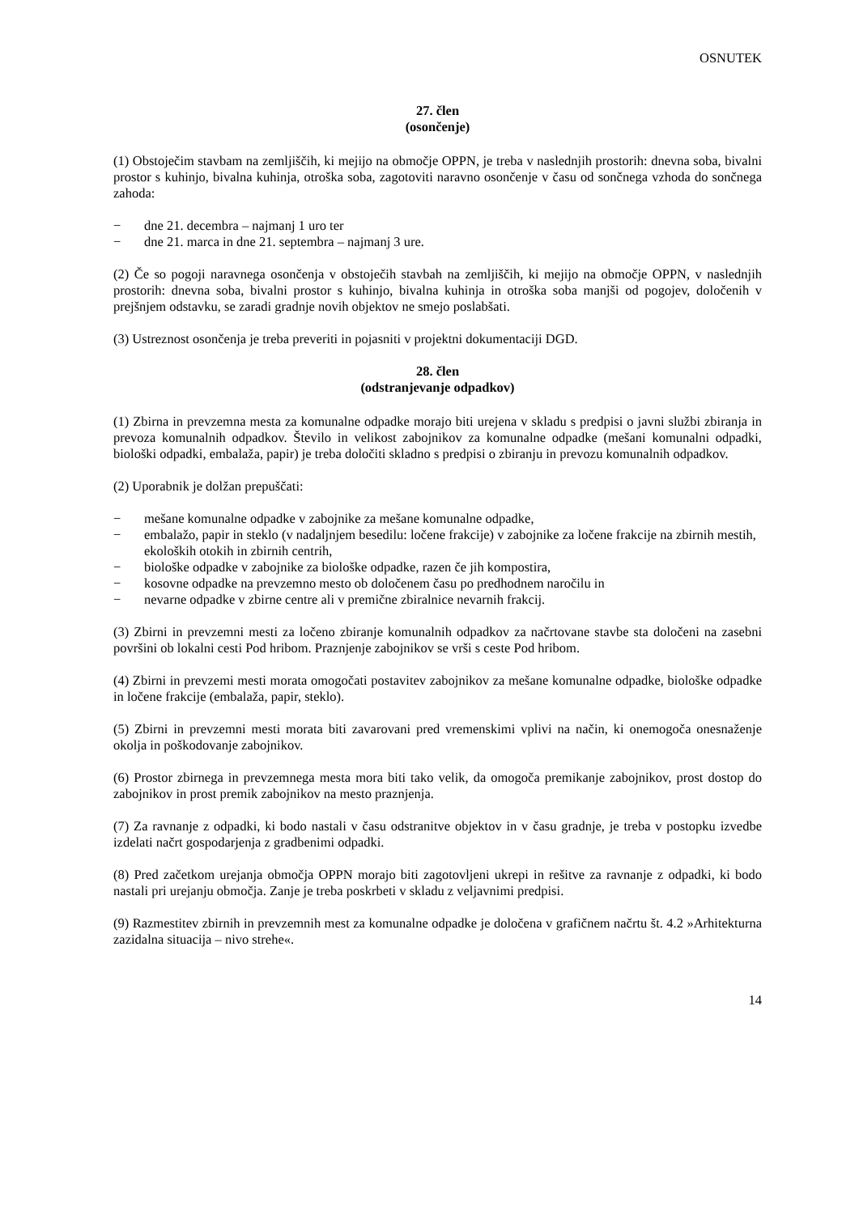OSNUTEK
27. člen
(osončenje)
(1) Obstoječim stavbam na zemljiščih, ki mejijo na območje OPPN, je treba v naslednjih prostorih: dnevna soba, bivalni prostor s kuhinjo, bivalna kuhinja, otroška soba, zagotoviti naravno osončenje v času od sončnega vzhoda do sončnega zahoda:
− dne 21. decembra – najmanj 1 uro ter
− dne 21. marca in dne 21. septembra – najmanj 3 ure.
(2) Če so pogoji naravnega osončenja v obstoječih stavbah na zemljiščih, ki mejijo na območje OPPN, v naslednjih prostorih: dnevna soba, bivalni prostor s kuhinjo, bivalna kuhinja in otroška soba manjši od pogojev, določenih v prejšnjem odstavku, se zaradi gradnje novih objektov ne smejo poslabšati.
(3) Ustreznost osončenja je treba preveriti in pojasniti v projektni dokumentaciji DGD.
28. člen
(odstranjevanje odpadkov)
(1) Zbirna in prevzemna mesta za komunalne odpadke morajo biti urejena v skladu s predpisi o javni službi zbiranja in prevoza komunalnih odpadkov. Število in velikost zabojnikov za komunalne odpadke (mešani komunalni odpadki, biološki odpadki, embalaža, papir) je treba določiti skladno s predpisi o zbiranju in prevozu komunalnih odpadkov.
(2) Uporabnik je dolžan prepuščati:
− mešane komunalne odpadke v zabojnike za mešane komunalne odpadke,
− embalažo, papir in steklo (v nadaljnjem besedilu: ločene frakcije) v zabojnike za ločene frakcije na zbirnih mestih, ekoloških otokih in zbirnih centrih,
− biološke odpadke v zabojnike za biološke odpadke, razen če jih kompostira,
− kosovne odpadke na prevzemno mesto ob določenem času po predhodnem naročilu in
− nevarne odpadke v zbirne centre ali v premične zbiralnice nevarnih frakcij.
(3) Zbirni in prevzemni mesti za ločeno zbiranje komunalnih odpadkov za načrtovane stavbe sta določeni na zasebni površini ob lokalni cesti Pod hribom. Praznjenje zabojnikov se vrši s ceste Pod hribom.
(4) Zbirni in prevzemi mesti morata omogočati postavitev zabojnikov za mešane komunalne odpadke, biološke odpadke in ločene frakcije (embalaža, papir, steklo).
(5) Zbirni in prevzemni mesti morata biti zavarovani pred vremenskimi vplivi na način, ki onemogoča onesnaženje okolja in poškodovanje zabojnikov.
(6) Prostor zbirnega in prevzemnega mesta mora biti tako velik, da omogoča premikanje zabojnikov, prost dostop do zabojnikov in prost premik zabojnikov na mesto praznjenja.
(7) Za ravnanje z odpadki, ki bodo nastali v času odstranitve objektov in v času gradnje, je treba v postopku izvedbe izdelati načrt gospodarjenja z gradbenimi odpadki.
(8) Pred začetkom urejanja območja OPPN morajo biti zagotovljeni ukrepi in rešitve za ravnanje z odpadki, ki bodo nastali pri urejanju območja. Zanje je treba poskrbeti v skladu z veljavnimi predpisi.
(9) Razmestitev zbirnih in prevzemnih mest za komunalne odpadke je določena v grafičnem načrtu št. 4.2 »Arhitekturna zazidalna situacija – nivo strehe«.
14